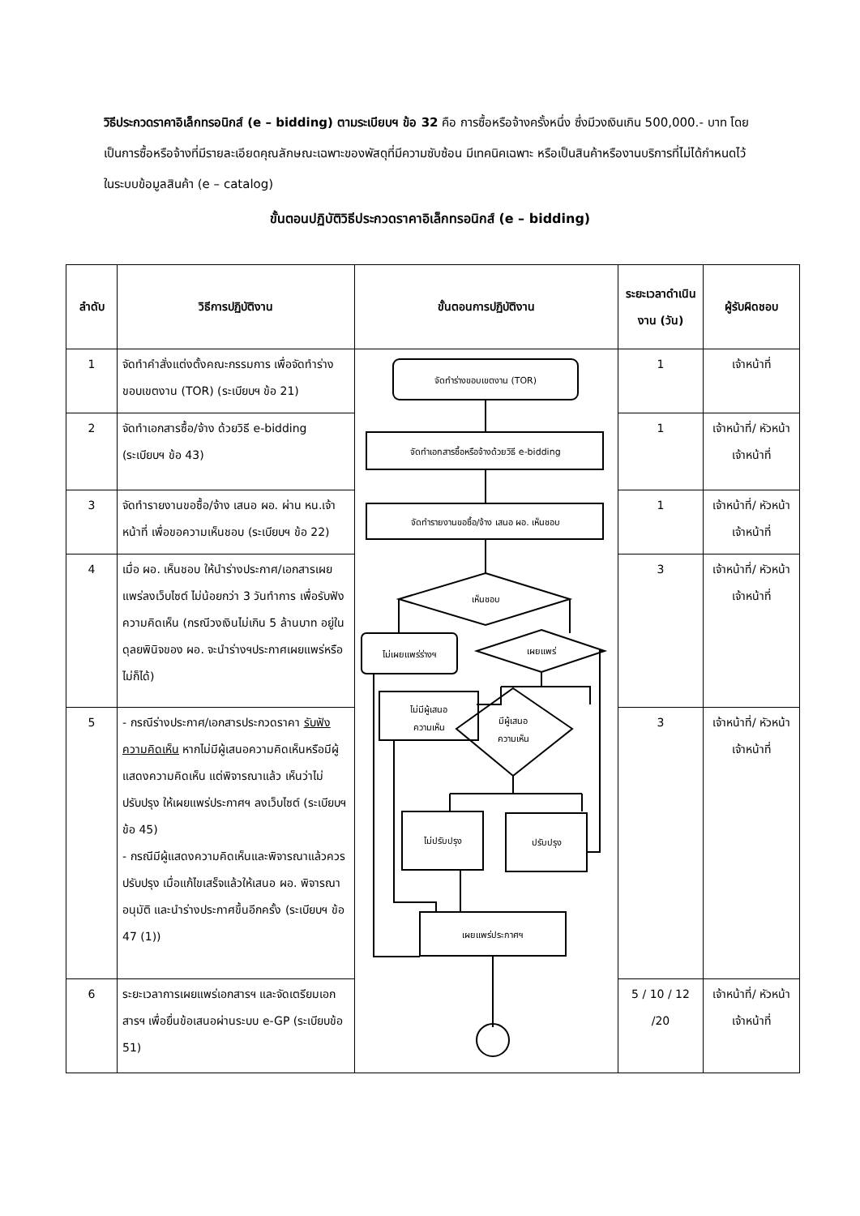วิธีประกวดราคาอิเล็กทรอนิกส์ (e – bidding) ตามระเบียบฯ ข้อ 32 คือ การซื้อหรือจ้างครั้งหนึ่ง ซึ่งมีวงเงินเกิน 500,000.- บาท โดยเป็นการซื้อหรือจ้างที่มีรายละเอียดคุณลักษณะเฉพาะของพัสดุที่มีความซับซ้อน มีเทคนิคเฉพาะ หรือเป็นสินค้าหรืองานบริการที่ไม่ได้กำหนดไว้ในระบบข้อมูลสินค้า (e – catalog)
ขั้นตอนปฏิบัติวิธีประกวดราคาอิเล็กทรอนิกส์ (e – bidding)
| ลำดับ | วิธีการปฏิบัติงาน | ขั้นตอนการปฏิบัติงาน | ระยะเวลาดำเนินงาน (วัน) | ผู้รับผิดชอบ |
| --- | --- | --- | --- | --- |
| 1 | จัดทำคำสั่งแต่งตั้งคณะกรรมการ เพื่อจัดทำร่างขอบเขตงาน (TOR) (ระเบียบฯ ข้อ 21) | จัดทำร่างขอบเขตงาน (TOR) จัดทำเอกสารซื้อหรือจ้างด้วยวิธี e-bidding จัดทำรายงานขอซื้อ/จ้าง เสนอ ผอ. เห็นชอบ เห็นชอบ ไม่เผยแพร่ร่างฯ เผยแพร่ ไม่มีผู้เสนอ ความเห็น มีผู้เสนอ ความเห็น ไม่ปรับปรุง ปรับปรุง เผยแพร่ประกาศฯ | 1 | เจ้าหน้าที่ |
| 2 | จัดทำเอกสารซื้อ/จ้าง ด้วยวิธี e-bidding (ระเบียบฯ ข้อ 43) | | 1 | เจ้าหน้าที่/ หัวหน้า เจ้าหน้าที่ |
| 3 | จัดทำรายงานขอซื้อ/จ้าง เสนอ ผอ. ผ่าน หน.เจ้าหน้าที่ เพื่อขอความเห็นชอบ (ระเบียบฯ ข้อ 22) | | 1 | เจ้าหน้าที่/ หัวหน้า เจ้าหน้าที่ |
| 4 | เมื่อ ผอ. เห็นชอบ ให้นำร่างประกาศ/เอกสารเผยแพร่ลงเว็บไซต์ ไม่น้อยกว่า 3 วันทำการ เพื่อรับฟังความคิดเห็น (กรณีวงเงินไม่เกิน 5 ล้านบาท อยู่ในดุลยพินิจของ ผอ. จะนำร่างฯประกาศเผยแพร่หรือไม่ก็ได้) | | 3 | เจ้าหน้าที่/ หัวหน้า เจ้าหน้าที่ |
| 5 | - กรณีร่างประกาศ/เอกสารประกวดราคา รับฟังความคิดเห็น หากไม่มีผู้เสนอความคิดเห็นหรือมีผู้แสดงความคิดเห็น แต่พิจารณาแล้ว เห็นว่าไม่ปรับปรุง ให้เผยแพร่ประกาศฯ ลงเว็บไซต์ (ระเบียบฯ ข้อ 45) - กรณีมีผู้แสดงความคิดเห็นและพิจารณาแล้วควรปรับปรุง เมื่อแก้ไขเสร็จแล้วให้เสนอ ผอ. พิจารณาอนุมัติ และนำร่างประกาศขึ้นอีกครั้ง (ระเบียบฯ ข้อ 47 (1)) | | 3 | เจ้าหน้าที่/ หัวหน้า เจ้าหน้าที่ |
| 6 | ระยะเวลาการเผยแพร่เอกสารฯ และจัดเตรียมเอกสารฯ เพื่อยื่นข้อเสนอผ่านระบบ e-GP (ระเบียบข้อ 51) | | 5 / 10 / 12 /20 | เจ้าหน้าที่/ หัวหน้า เจ้าหน้าที่ |